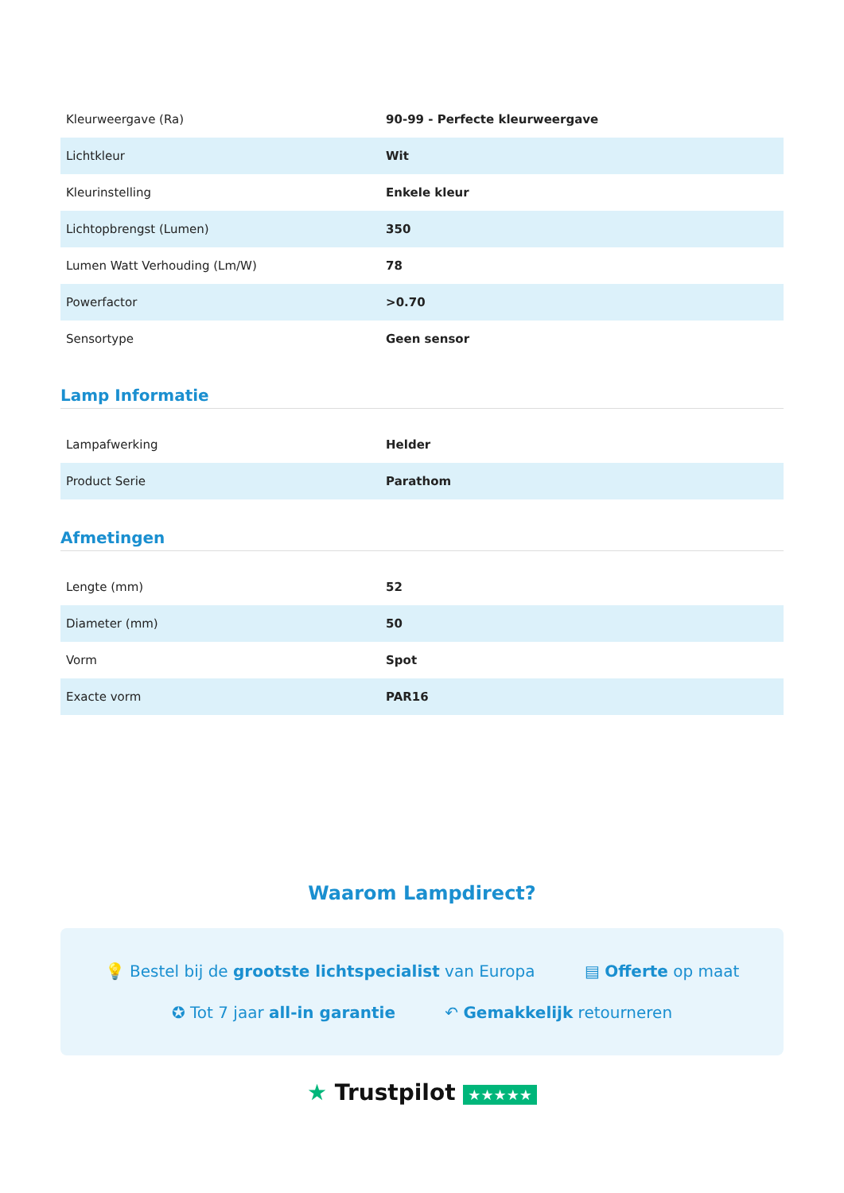| Kleurweergave (Ra) | 90-99 - Perfecte kleurweergave |
| Lichtkleur | Wit |
| Kleurinstelling | Enkele kleur |
| Lichtopbrengst (Lumen) | 350 |
| Lumen Watt Verhouding (Lm/W) | 78 |
| Powerfactor | >0.70 |
| Sensortype | Geen sensor |
Lamp Informatie
| Lampafwerking | Helder |
| Product Serie | Parathom |
Afmetingen
| Lengte (mm) | 52 |
| Diameter (mm) | 50 |
| Vorm | Spot |
| Exacte vorm | PAR16 |
Waarom Lampdirect?
💡 Bestel bij de grootste lichtspecialist van Europa ▤ Offerte op maat
✪ Tot 7 jaar all-in garantie ↶ Gemakkelijk retourneren
★ Trustpilot ★★★★★